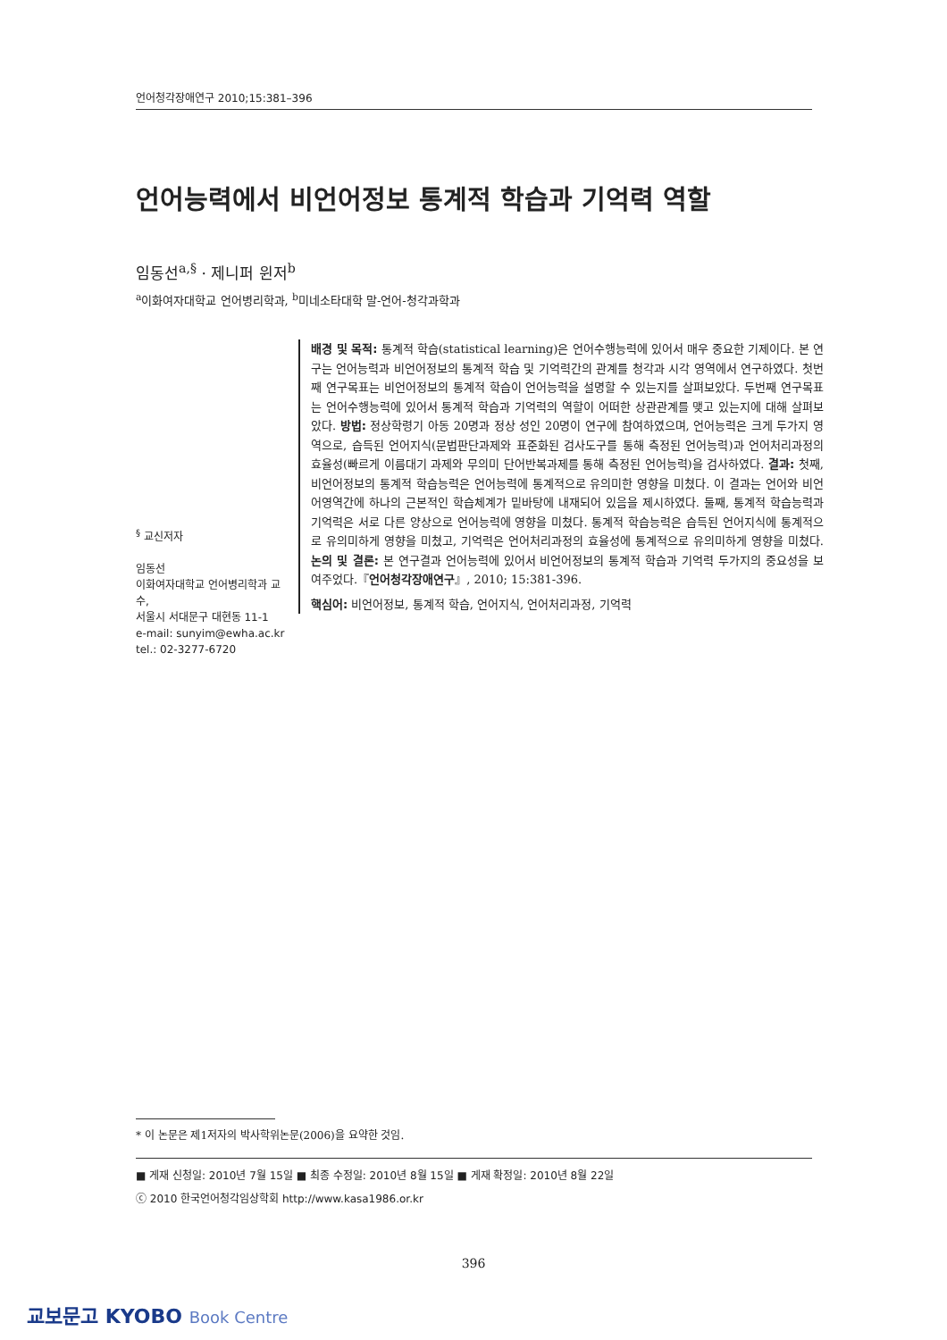언어청각장애연구 2010;15:381–396
언어능력에서 비언어정보 통계적 학습과 기억력 역할
임동선<sup>a,§</sup> · 제니퍼 윈저<sup>b</sup>
<sup>a</sup> 이화여자대학교 언어병리학과, <sup>b</sup>미네소타대학 말-언어-청각과학과
배경 및 목적: 통계적 학습(statistical learning)은 언어수행능력에 있어서 매우 중요한 기제이다. 본 연구는 언어능력과 비언어정보의 통계적 학습 및 기억력간의 관계를 청각과 시각 영역에서 연구하였다. 첫번째 연구목표는 비언어정보의 통계적 학습이 언어능력을 설명할 수 있는지를 살펴보았다. 두번째 연구목표는 언어수행능력에 있어서 통계적 학습과 기억력의 역할이 어떠한 상관관계를 맺고 있는지에 대해 살펴보았다. 방법: 정상학령기 아동 20명과 정상 성인 20명이 연구에 참여하였으며, 언어능력은 크게 두가지 영역으로, 습득된 언어지식(문법판단과제와 표준화된 검사도구를 통해 측정된 언어능력)과 언어처리과정의 효율성(빠르게 이름대기 과제와 무의미 단어반복과제를 통해 측정된 언어능력)을 검사하였다. 결과: 첫째, 비언어정보의 통계적 학습능력은 언어능력에 통계적으로 유의미한 영향을 미쳤다. 이 결과는 언어와 비언어영역간에 하나의 근본적인 학습체계가 밑바탕에 내재되어 있음을 제시하였다. 둘째, 통계적 학습능력과 기억력은 서로 다른 양상으로 언어능력에 영향을 미쳤다. 통계적 학습능력은 습득된 언어지식에 통계적으로 유의미하게 영향을 미쳤고, 기억력은 언어처리과정의 효율성에 통계적으로 유의미하게 영향을 미쳤다. 논의 및 결론: 본 연구결과 언어능력에 있어서 비언어정보의 통계적 학습과 기억력 두가지의 중요성을 보여주었다.『언어청각장애연구』, 2010; 15:381-396.
핵심어: 비언어정보, 통계적 학습, 언어지식, 언어처리과정, 기억력
<sup>§</sup> 교신저자
임동선
이화여자대학교 언어병리학과 교수,
서울시 서대문구 대현동 11-1
e-mail: sunyim@ewha.ac.kr
tel.: 02-3277-6720
* 이 논문은 제1저자의 박사학위논문(2006)을 요약한 것임.
■ 게재 신청일: 2010년 7월 15일 ■ 최종 수정일: 2010년 8월 15일 ■ 게재 확정일: 2010년 8월 22일
ⓒ 2010 한국언어청각임상학회 http://www.kasa1986.or.kr
396
교보문고 KYOBO Book Centre